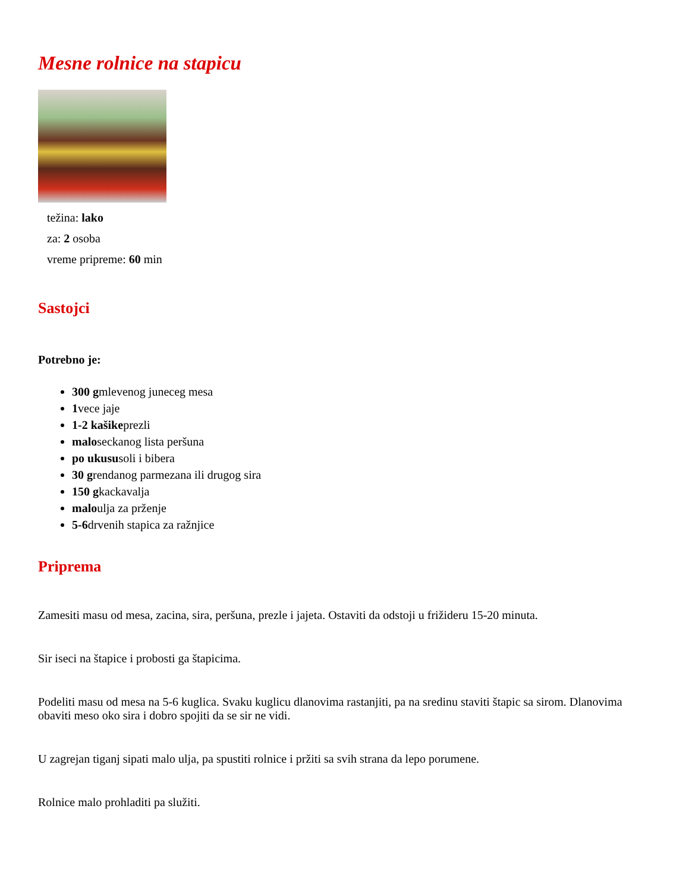Mesne rolnice na stapicu
težina: lako
za: 2 osoba
vreme pripreme: 60 min
Sastojci
Potrebno je:
300 gmlevenog juneceg mesa
1vece jaje
1-2 kašikeprezli
maloseckanog lista peršuna
po ukususoli i bibera
30 grendanog parmezana ili drugog sira
150 gkackavalja
maloulja za prženje
5-6drvenih stapica za ražnjice
Priprema
Zamesiti masu od mesa, zacina, sira, peršuna, prezle i jajeta. Ostaviti da odstoji u frižideru 15-20 minuta.
Sir iseci na štapice i probosti ga štapicima.
Podeliti masu od mesa na 5-6 kuglica. Svaku kuglicu dlanovima rastanjiti, pa na sredinu staviti štapic sa sirom. Dlanovima obaviti meso oko sira i dobro spojiti da se sir ne vidi.
U zagrejan tiganj sipati malo ulja, pa spustiti rolnice i pržiti sa svih strana da lepo porumene.
Rolnice malo prohladiti pa služiti.